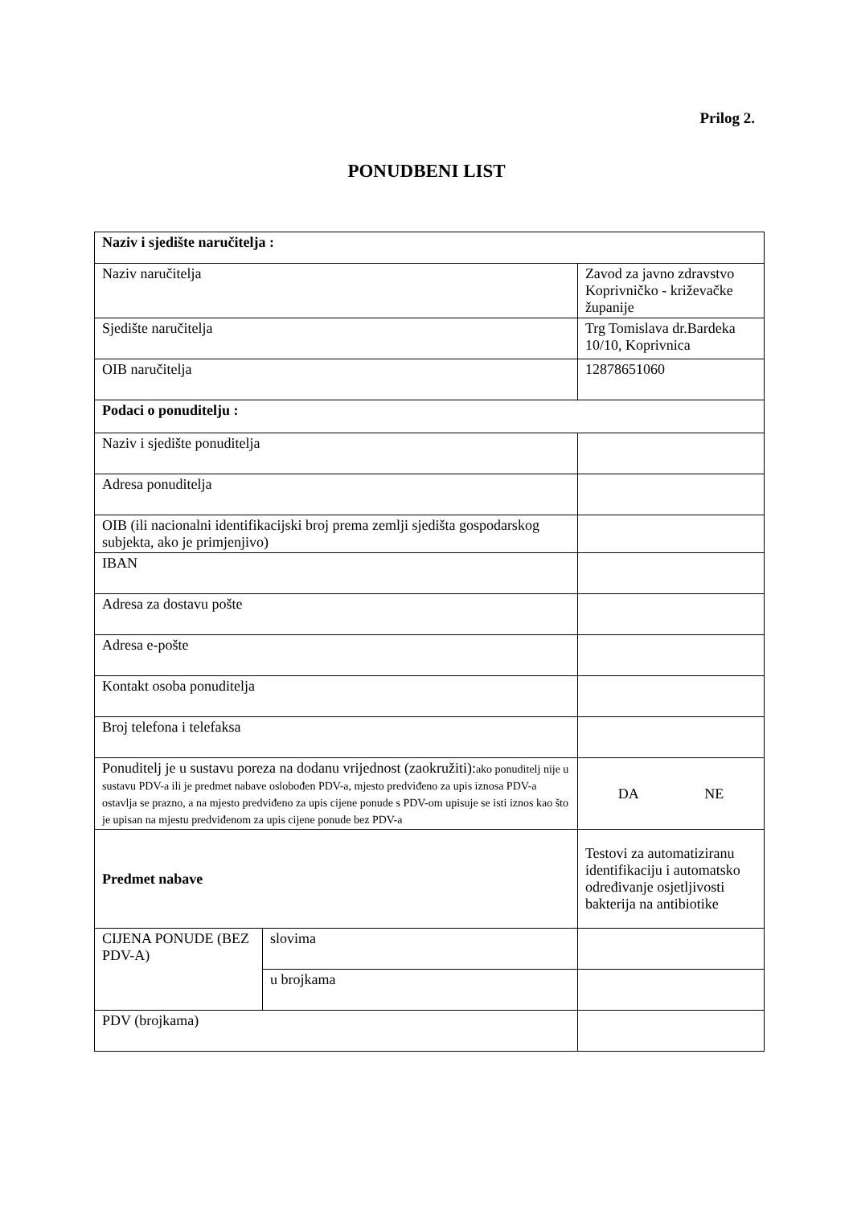Prilog 2.
PONUDBENI LIST
| Naziv i sjedište naručitelja : | | |
| Naziv naručitelja | | Zavod za javno zdravstvo Koprivničko - križevačke županije |
| Sjedište naručitelja | | Trg Tomislava dr.Bardeka 10/10, Koprivnica |
| OIB naručitelja | | 12878651060 |
| Podaci o ponuditelju : | | |
| Naziv i sjedište ponuditelja | | |
| Adresa ponuditelja | | |
| OIB (ili nacionalni identifikacijski broj prema zemlji sjedišta gospodarskog subjekta, ako je primjenjivo) | | |
| IBAN | | |
| Adresa za dostavu pošte | | |
| Adresa e-pošte | | |
| Kontakt osoba ponuditelja | | |
| Broj telefona i telefaksa | | |
| Ponuditelj je u sustavu poreza na dodanu vrijednost (zaokružiti): ako ponuditelj nije u sustavu PDV-a ili je predmet nabave oslobođen PDV-a, mjesto predviđeno za upis iznosa PDV-a ostavlja se prazno, a na mjesto predviđeno za upis cijene ponude s PDV-om upisuje se isti iznos kao što je upisan na mjestu predviđenom za upis cijene ponude bez PDV-a | | DA NE |
| Predmet nabave | | Testovi za automatiziranu identifikaciju i automatsko određivanje osjetljivosti bakterija na antibiotike |
| CIJENA PONUDE (BEZ PDV-A) | slovima | |
| | u brojkama | |
| PDV (brojkama) | | |